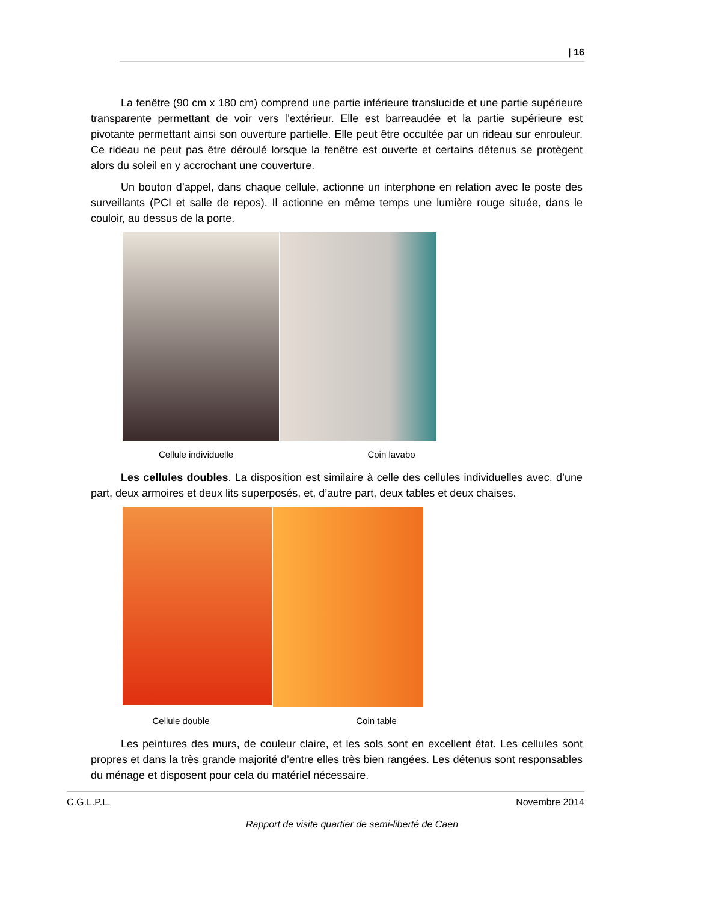| 16
La fenêtre (90 cm x 180 cm) comprend une partie inférieure translucide et une partie supérieure transparente permettant de voir vers l’extérieur. Elle est barreaudée et la partie supérieure est pivotante permettant ainsi son ouverture partielle. Elle peut être occultée par un rideau sur enrouleur. Ce rideau ne peut pas être déroulé lorsque la fenêtre est ouverte et certains détenus se protègent alors du soleil en y accrochant une couverture.
Un bouton d’appel, dans chaque cellule, actionne un interphone en relation avec le poste des surveillants (PCI et salle de repos). Il actionne en même temps une lumière rouge située, dans le couloir, au dessus de la porte.
Cellule individuelle Coin lavabo
Les cellules doubles. La disposition est similaire à celle des cellules individuelles avec, d’une part, deux armoires et deux lits superposés, et, d’autre part, deux tables et deux chaises.
Cellule double Coin table
Les peintures des murs, de couleur claire, et les sols sont en excellent état. Les cellules sont propres et dans la très grande majorité d’entre elles très bien rangées. Les détenus sont responsables du ménage et disposent pour cela du matériel nécessaire.
C.G.L.P.L. Novembre 2014
Rapport de visite quartier de semi-liberté de Caen